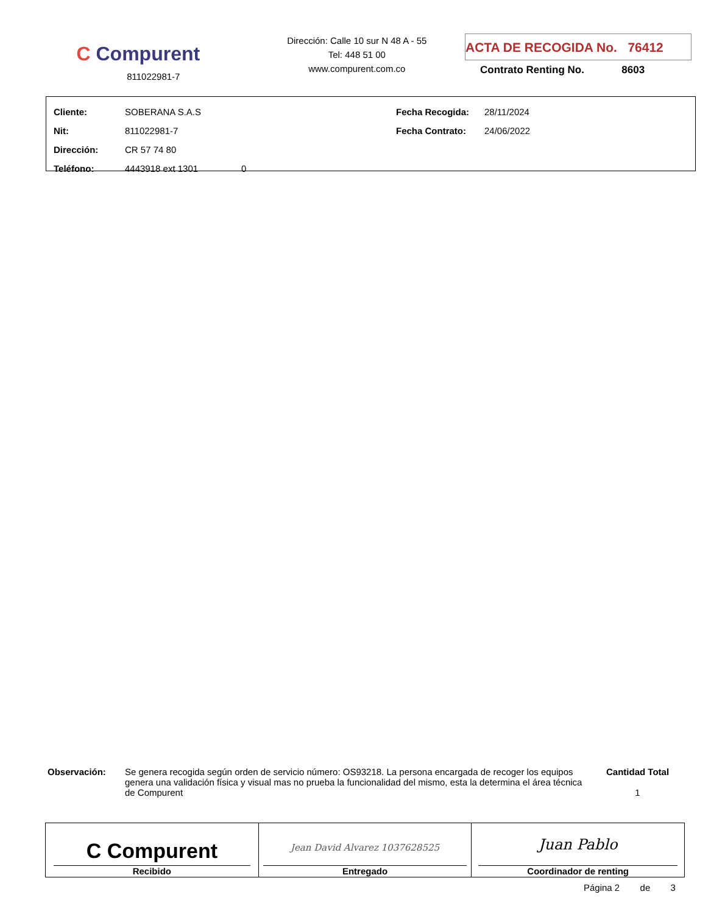C Compurent
811022981-7
Dirección: Calle 10 sur N 48 A - 55
Tel: 448 51 00
www.compurent.com.co
ACTA DE RECOGIDA No. 76412
Contrato Renting No. 8603
| Cliente: | SOBERANA S.A.S | Fecha Recogida: | 28/11/2024 |
| Nit: | 811022981-7 | Fecha Contrato: | 24/06/2022 |
| Dirección: | CR 57 74 80 | | |
| Teléfono: | 4443918 ext 1301 0 | | |
Observación: Se genera recogida según orden de servicio número: OS93218. La persona encargada de recoger los equipos genera una validación física y visual mas no prueba la funcionalidad del mismo, esta la determina el área técnica de Compurent
Cantidad Total
1
| C Compurent Recibido | Jean David Alvarez 1037628525 Entregado | Juan Pablo Coordinador de renting |
Página 2 de 3